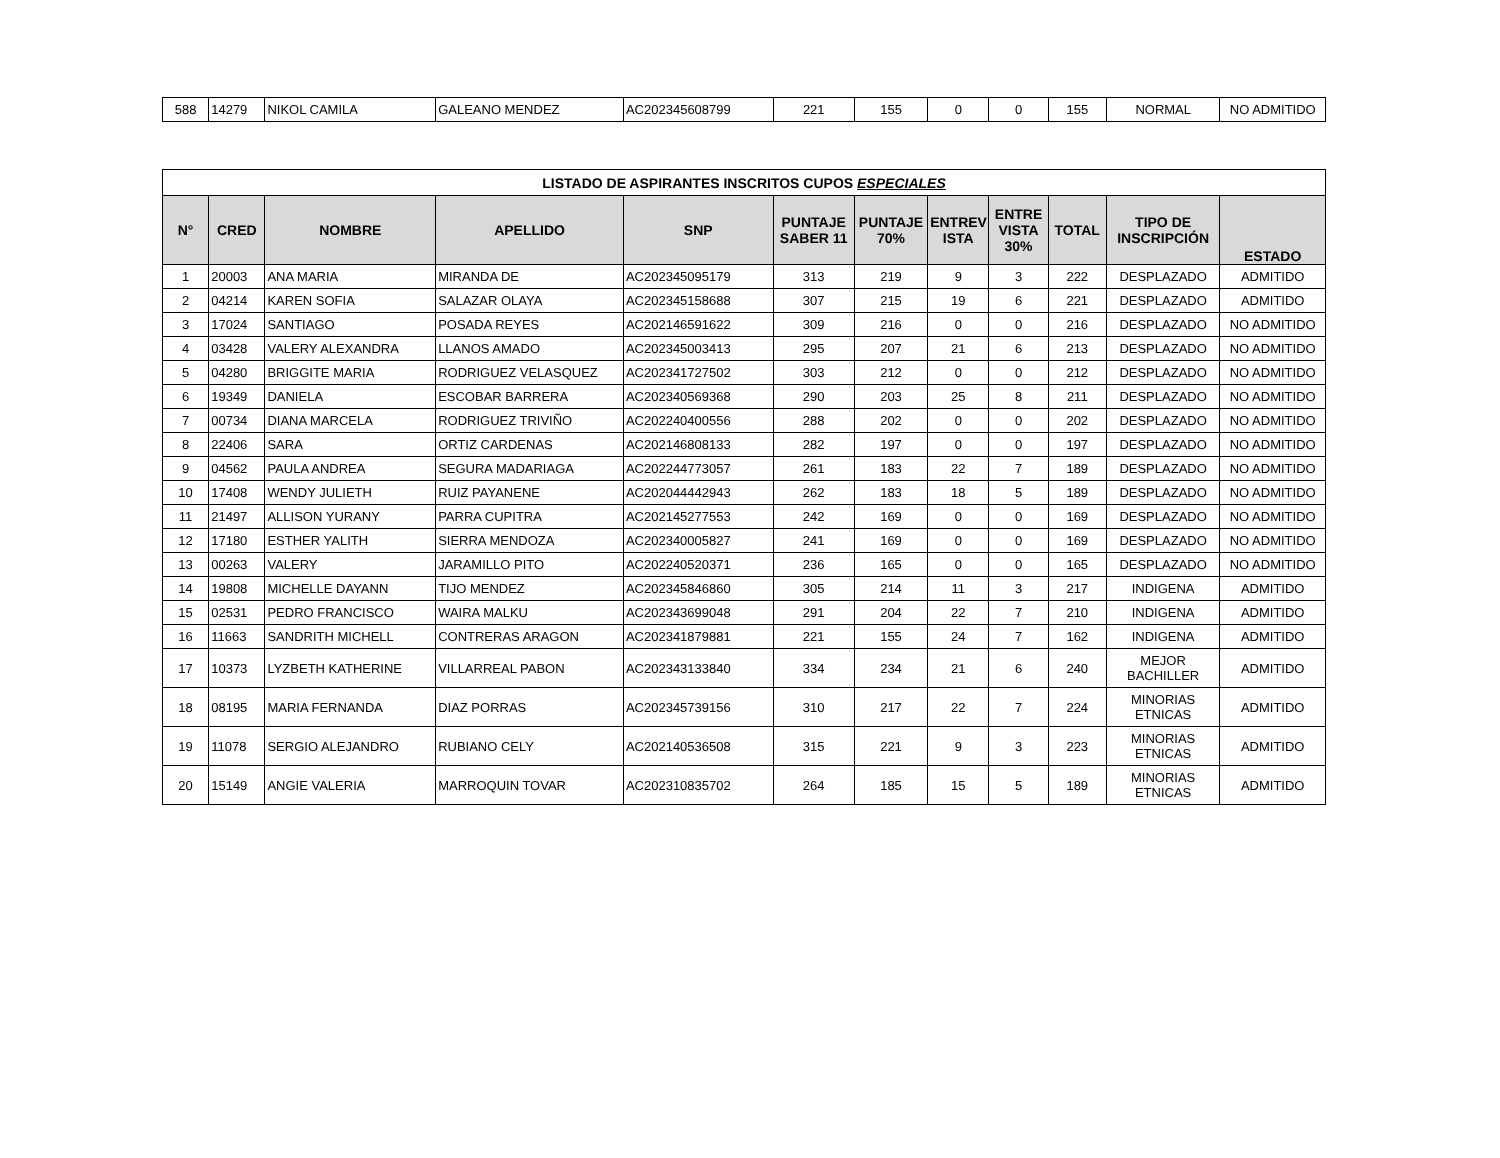| 588 | 14279 | NIKOL CAMILA | GALEANO MENDEZ | AC202345608799 | 221 | 155 | 0 | 0 | 155 | NORMAL | NO ADMITIDO |
| LISTADO DE ASPIRANTES INSCRITOS CUPOS ESPECIALES | | | | | | | | | | | |
| N° | CRED | NOMBRE | APELLIDO | SNP | PUNTAJE SABER 11 | PUNTAJE 70% | ENTREV ISTA | ENTRE VISTA 30% | TOTAL | TIPO DE INSCRIPCIÓN | ESTADO |
| 1 | 20003 | ANA MARIA | MIRANDA DE | AC202345095179 | 313 | 219 | 9 | 3 | 222 | DESPLAZADO | ADMITIDO |
| 2 | 04214 | KAREN SOFIA | SALAZAR OLAYA | AC202345158688 | 307 | 215 | 19 | 6 | 221 | DESPLAZADO | ADMITIDO |
| 3 | 17024 | SANTIAGO | POSADA REYES | AC202146591622 | 309 | 216 | 0 | 0 | 216 | DESPLAZADO | NO ADMITIDO |
| 4 | 03428 | VALERY ALEXANDRA | LLANOS AMADO | AC202345003413 | 295 | 207 | 21 | 6 | 213 | DESPLAZADO | NO ADMITIDO |
| 5 | 04280 | BRIGGITE MARIA | RODRIGUEZ VELASQUEZ | AC202341727502 | 303 | 212 | 0 | 0 | 212 | DESPLAZADO | NO ADMITIDO |
| 6 | 19349 | DANIELA | ESCOBAR BARRERA | AC202340569368 | 290 | 203 | 25 | 8 | 211 | DESPLAZADO | NO ADMITIDO |
| 7 | 00734 | DIANA MARCELA | RODRIGUEZ TRIVIÑO | AC202240400556 | 288 | 202 | 0 | 0 | 202 | DESPLAZADO | NO ADMITIDO |
| 8 | 22406 | SARA | ORTIZ CARDENAS | AC202146808133 | 282 | 197 | 0 | 0 | 197 | DESPLAZADO | NO ADMITIDO |
| 9 | 04562 | PAULA ANDREA | SEGURA MADARIAGA | AC202244773057 | 261 | 183 | 22 | 7 | 189 | DESPLAZADO | NO ADMITIDO |
| 10 | 17408 | WENDY JULIETH | RUIZ PAYANENE | AC202044442943 | 262 | 183 | 18 | 5 | 189 | DESPLAZADO | NO ADMITIDO |
| 11 | 21497 | ALLISON YURANY | PARRA CUPITRA | AC202145277553 | 242 | 169 | 0 | 0 | 169 | DESPLAZADO | NO ADMITIDO |
| 12 | 17180 | ESTHER YALITH | SIERRA MENDOZA | AC202340005827 | 241 | 169 | 0 | 0 | 169 | DESPLAZADO | NO ADMITIDO |
| 13 | 00263 | VALERY | JARAMILLO PITO | AC202240520371 | 236 | 165 | 0 | 0 | 165 | DESPLAZADO | NO ADMITIDO |
| 14 | 19808 | MICHELLE DAYANN | TIJO MENDEZ | AC202345846860 | 305 | 214 | 11 | 3 | 217 | INDIGENA | ADMITIDO |
| 15 | 02531 | PEDRO FRANCISCO | WAIRA MALKU | AC202343699048 | 291 | 204 | 22 | 7 | 210 | INDIGENA | ADMITIDO |
| 16 | 11663 | SANDRITH MICHELL | CONTRERAS ARAGON | AC202341879881 | 221 | 155 | 24 | 7 | 162 | INDIGENA | ADMITIDO |
| 17 | 10373 | LYZBETH KATHERINE | VILLARREAL PABON | AC202343133840 | 334 | 234 | 21 | 6 | 240 | MEJOR BACHILLER | ADMITIDO |
| 18 | 08195 | MARIA FERNANDA | DIAZ PORRAS | AC202345739156 | 310 | 217 | 22 | 7 | 224 | MINORIAS ETNICAS | ADMITIDO |
| 19 | 11078 | SERGIO ALEJANDRO | RUBIANO CELY | AC202140536508 | 315 | 221 | 9 | 3 | 223 | MINORIAS ETNICAS | ADMITIDO |
| 20 | 15149 | ANGIE VALERIA | MARROQUIN TOVAR | AC202310835702 | 264 | 185 | 15 | 5 | 189 | MINORIAS ETNICAS | ADMITIDO |